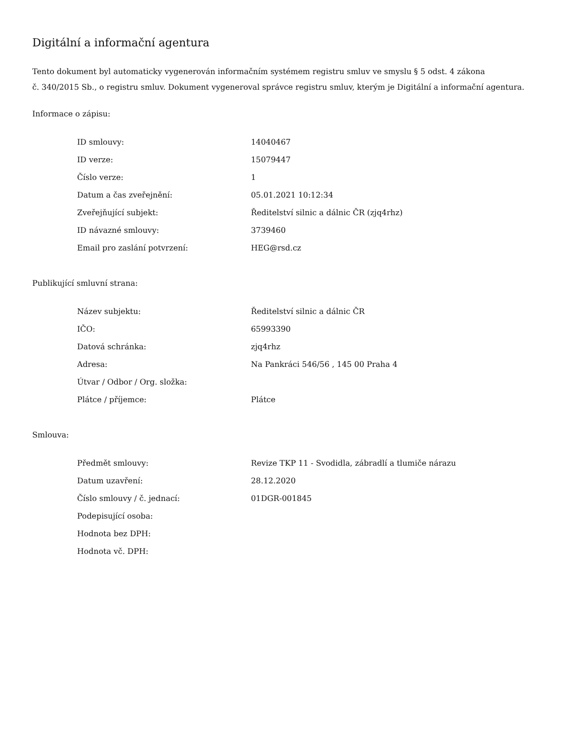Digitální a informační agentura
Tento dokument byl automaticky vygenerován informačním systémem registru smluv ve smyslu § 5 odst. 4 zákona
č. 340/2015 Sb., o registru smluv. Dokument vygeneroval správce registru smluv, kterým je Digitální a informační agentura.
Informace o zápisu:
| ID smlouvy: | 14040467 |
| ID verze: | 15079447 |
| Číslo verze: | 1 |
| Datum a čas zveřejnění: | 05.01.2021 10:12:34 |
| Zveřejňující subjekt: | Ředitelství silnic a dálnic ČR (zjq4rhz) |
| ID návazné smlouvy: | 3739460 |
| Email pro zaslání potvrzení: | HEG@rsd.cz |
Publikující smluvní strana:
| Název subjektu: | Ředitelství silnic a dálnic ČR |
| IČO: | 65993390 |
| Datová schránka: | zjq4rhz |
| Adresa: | Na Pankráci 546/56 , 145 00 Praha 4 |
| Útvar / Odbor / Org. složka: | |
| Plátce / příjemce: | Plátce |
Smlouva:
| Předmět smlouvy: | Revize TKP 11 - Svodidla, zábradlí a tlumiče nárazu |
| Datum uzavření: | 28.12.2020 |
| Číslo smlouvy / č. jednací: | 01DGR-001845 |
| Podepisující osoba: | |
| Hodnota bez DPH: | |
| Hodnota vč. DPH: | |